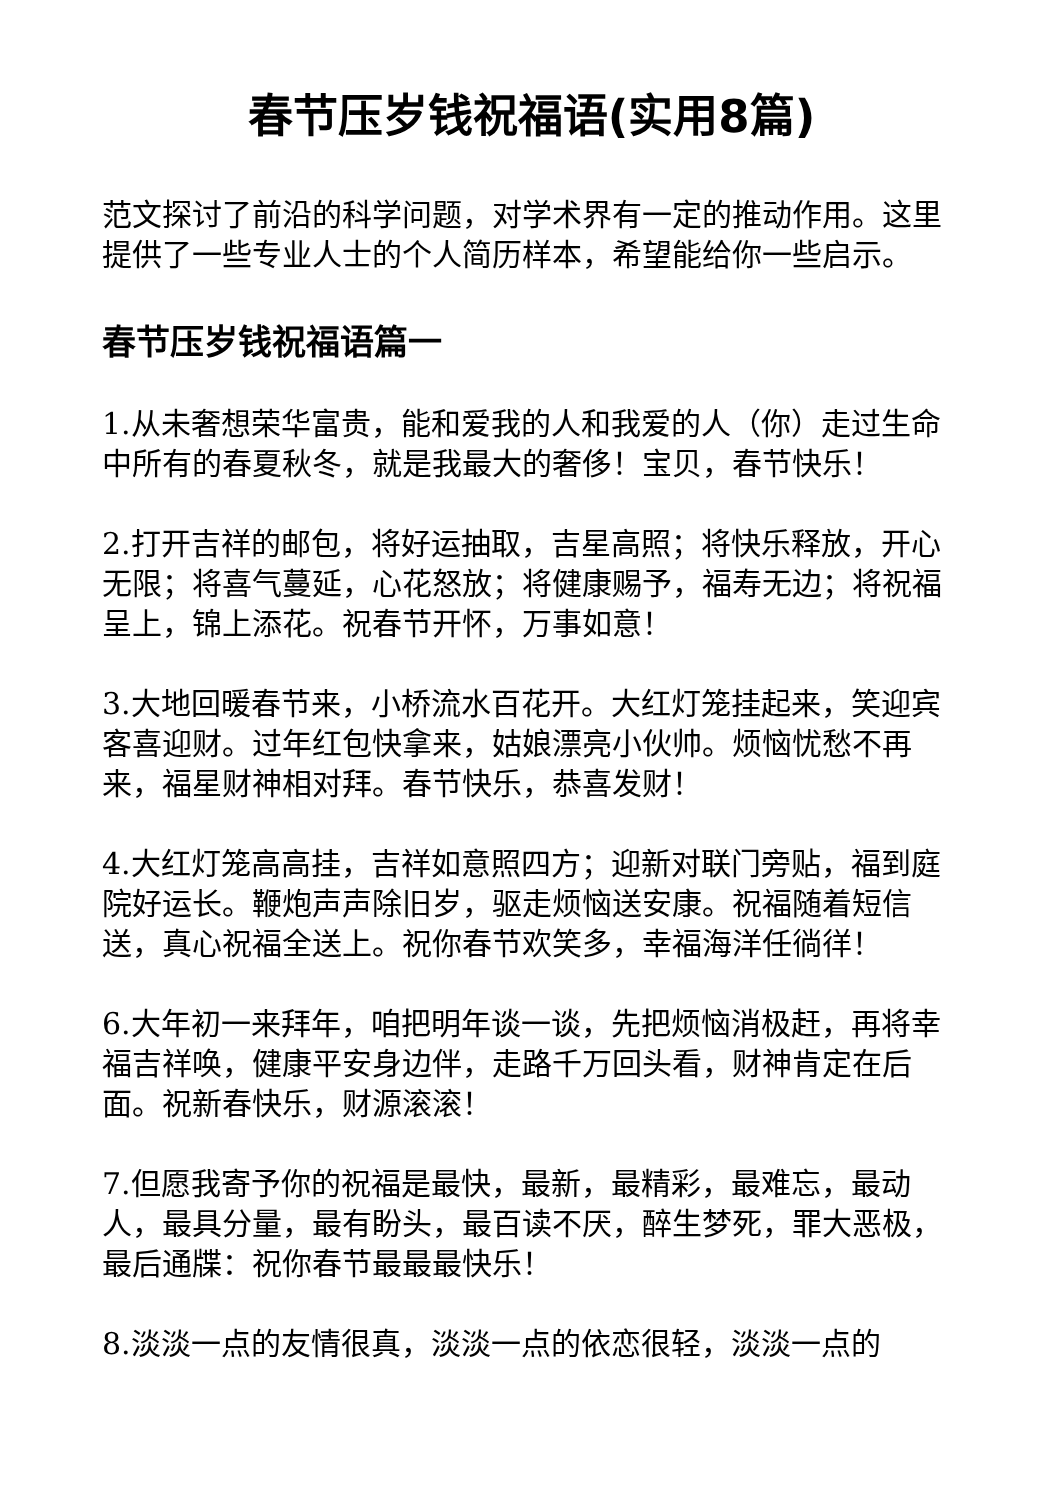春节压岁钱祝福语(实用8篇)
范文探讨了前沿的科学问题，对学术界有一定的推动作用。这里提供了一些专业人士的个人简历样本，希望能给你一些启示。
春节压岁钱祝福语篇一
1.从未奢想荣华富贵，能和爱我的人和我爱的人（你）走过生命中所有的春夏秋冬，就是我最大的奢侈！宝贝，春节快乐！
2.打开吉祥的邮包，将好运抽取，吉星高照；将快乐释放，开心无限；将喜气蔓延，心花怒放；将健康赐予，福寿无边；将祝福呈上，锦上添花。祝春节开怀，万事如意！
3.大地回暖春节来，小桥流水百花开。大红灯笼挂起来，笑迎宾客喜迎财。过年红包快拿来，姑娘漂亮小伙帅。烦恼忧愁不再来，福星财神相对拜。春节快乐，恭喜发财！
4.大红灯笼高高挂，吉祥如意照四方；迎新对联门旁贴，福到庭院好运长。鞭炮声声除旧岁，驱走烦恼送安康。祝福随着短信送，真心祝福全送上。祝你春节欢笑多，幸福海洋任徜徉！
6.大年初一来拜年，咱把明年谈一谈，先把烦恼消极赶，再将幸福吉祥唤，健康平安身边伴，走路千万回头看，财神肯定在后面。祝新春快乐，财源滚滚！
7.但愿我寄予你的祝福是最快，最新，最精彩，最难忘，最动人，最具分量，最有盼头，最百读不厌，醉生梦死，罪大恶极，最后通牒：祝你春节最最最快乐！
8.淡淡一点的友情很真，淡淡一点的依恋很轻，淡淡一点的